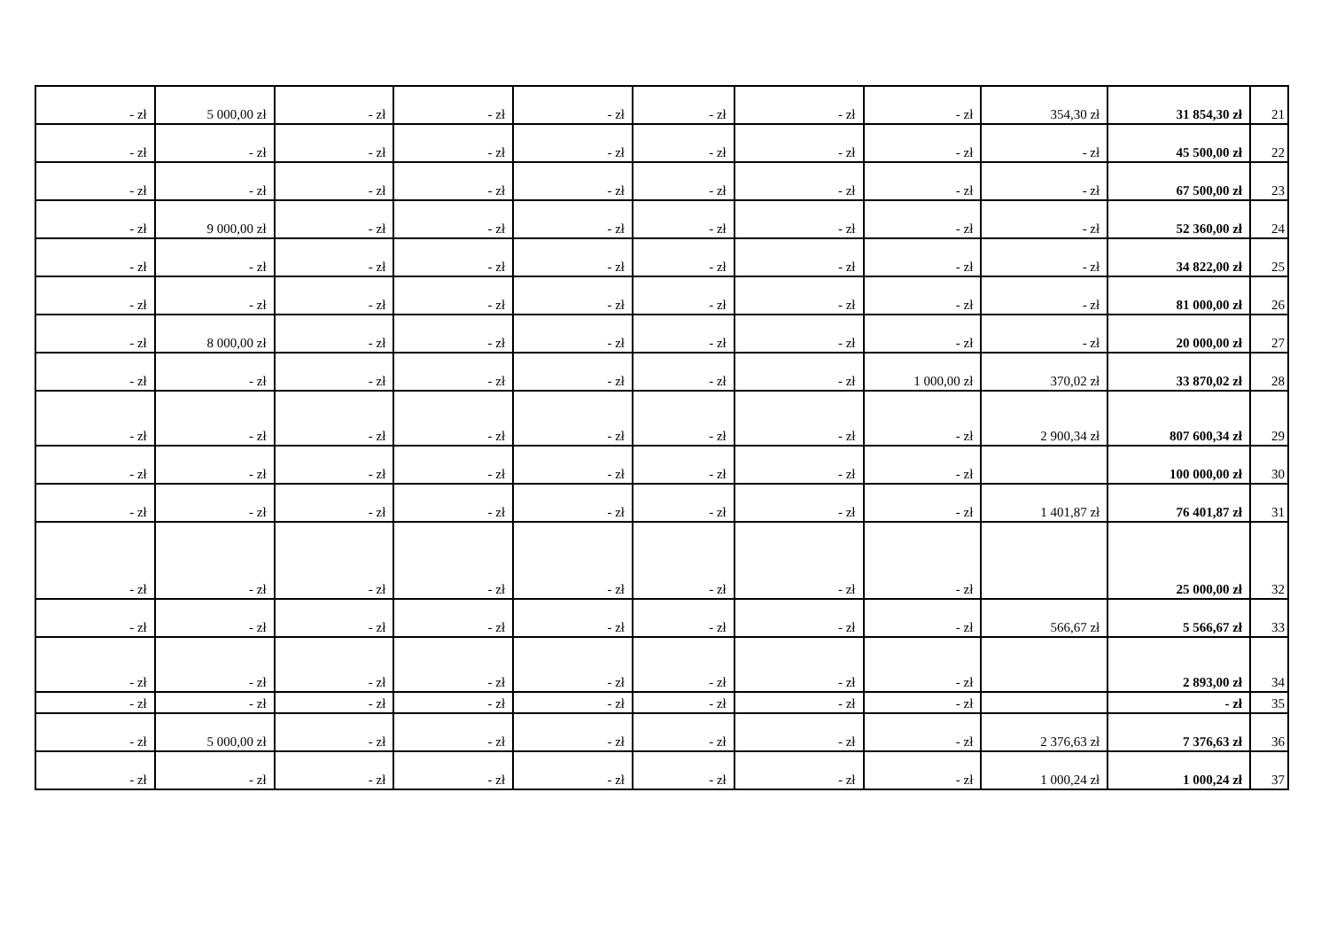| - zł | 5 000,00 zł | - zł | - zł | - zł | - zł | - zł | - zł | 354,30 zł | 31 854,30 zł | 21 |
| - zł | - zł | - zł | - zł | - zł | - zł | - zł | - zł | - zł | 45 500,00 zł | 22 |
| - zł | - zł | - zł | - zł | - zł | - zł | - zł | - zł | - zł | 67 500,00 zł | 23 |
| - zł | 9 000,00 zł | - zł | - zł | - zł | - zł | - zł | - zł | - zł | 52 360,00 zł | 24 |
| - zł | - zł | - zł | - zł | - zł | - zł | - zł | - zł | - zł | 34 822,00 zł | 25 |
| - zł | - zł | - zł | - zł | - zł | - zł | - zł | - zł | - zł | 81 000,00 zł | 26 |
| - zł | 8 000,00 zł | - zł | - zł | - zł | - zł | - zł | - zł | - zł | 20 000,00 zł | 27 |
| - zł | - zł | - zł | - zł | - zł | - zł | - zł | 1 000,00 zł | 370,02 zł | 33 870,02 zł | 28 |
| - zł | - zł | - zł | - zł | - zł | - zł | - zł | - zł | 2 900,34 zł | 807 600,34 zł | 29 |
| - zł | - zł | - zł | - zł | - zł | - zł | - zł | - zł | | 100 000,00 zł | 30 |
| - zł | - zł | - zł | - zł | - zł | - zł | - zł | - zł | 1 401,87 zł | 76 401,87 zł | 31 |
| - zł | - zł | - zł | - zł | - zł | - zł | - zł | - zł | | 25 000,00 zł | 32 |
| - zł | - zł | - zł | - zł | - zł | - zł | - zł | - zł | 566,67 zł | 5 566,67 zł | 33 |
| - zł | - zł | - zł | - zł | - zł | - zł | - zł | - zł | | 2 893,00 zł | 34 |
| - zł | - zł | - zł | - zł | - zł | - zł | - zł | - zł | | - zł | 35 |
| - zł | 5 000,00 zł | - zł | - zł | - zł | - zł | - zł | - zł | 2 376,63 zł | 7 376,63 zł | 36 |
| - zł | - zł | - zł | - zł | - zł | - zł | - zł | - zł | 1 000,24 zł | 1 000,24 zł | 37 |